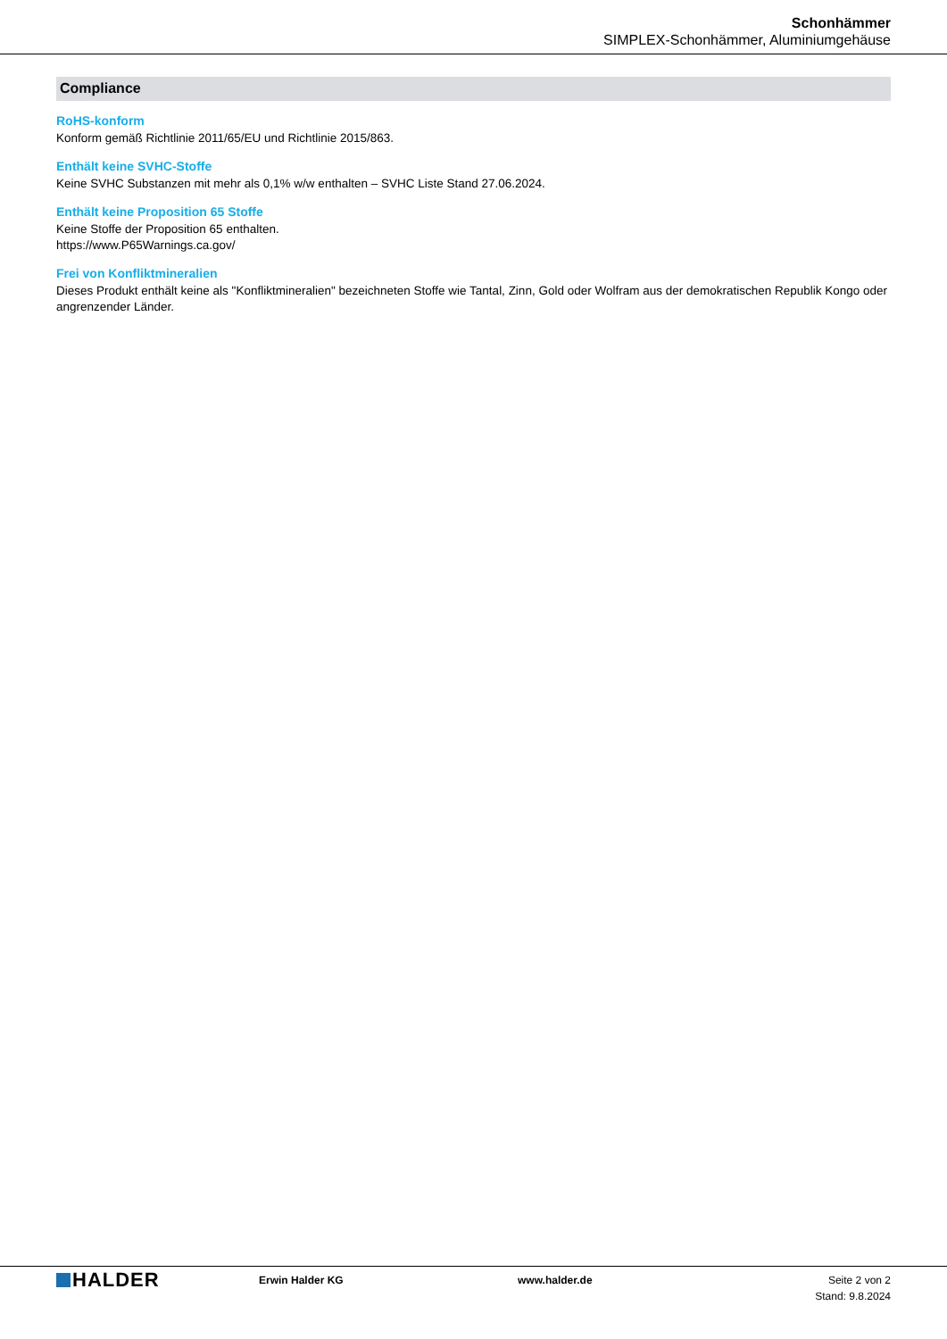Schonhämmer
SIMPLEX-Schonhämmer, Aluminiumgehäuse
Compliance
RoHS-konform
Konform gemäß Richtlinie 2011/65/EU und Richtlinie 2015/863.
Enthält keine SVHC-Stoffe
Keine SVHC Substanzen mit mehr als 0,1% w/w enthalten – SVHC Liste Stand 27.06.2024.
Enthält keine Proposition 65 Stoffe
Keine Stoffe der Proposition 65 enthalten.
https://www.P65Warnings.ca.gov/
Frei von Konfliktmineralien
Dieses Produkt enthält keine als "Konfliktmineralien" bezeichneten Stoffe wie Tantal, Zinn, Gold oder Wolfram aus der demokratischen Republik Kongo oder angrenzender Länder.
HALDER
Erwin Halder KG www.halder.de Seite 2 von 2
Stand: 9.8.2024